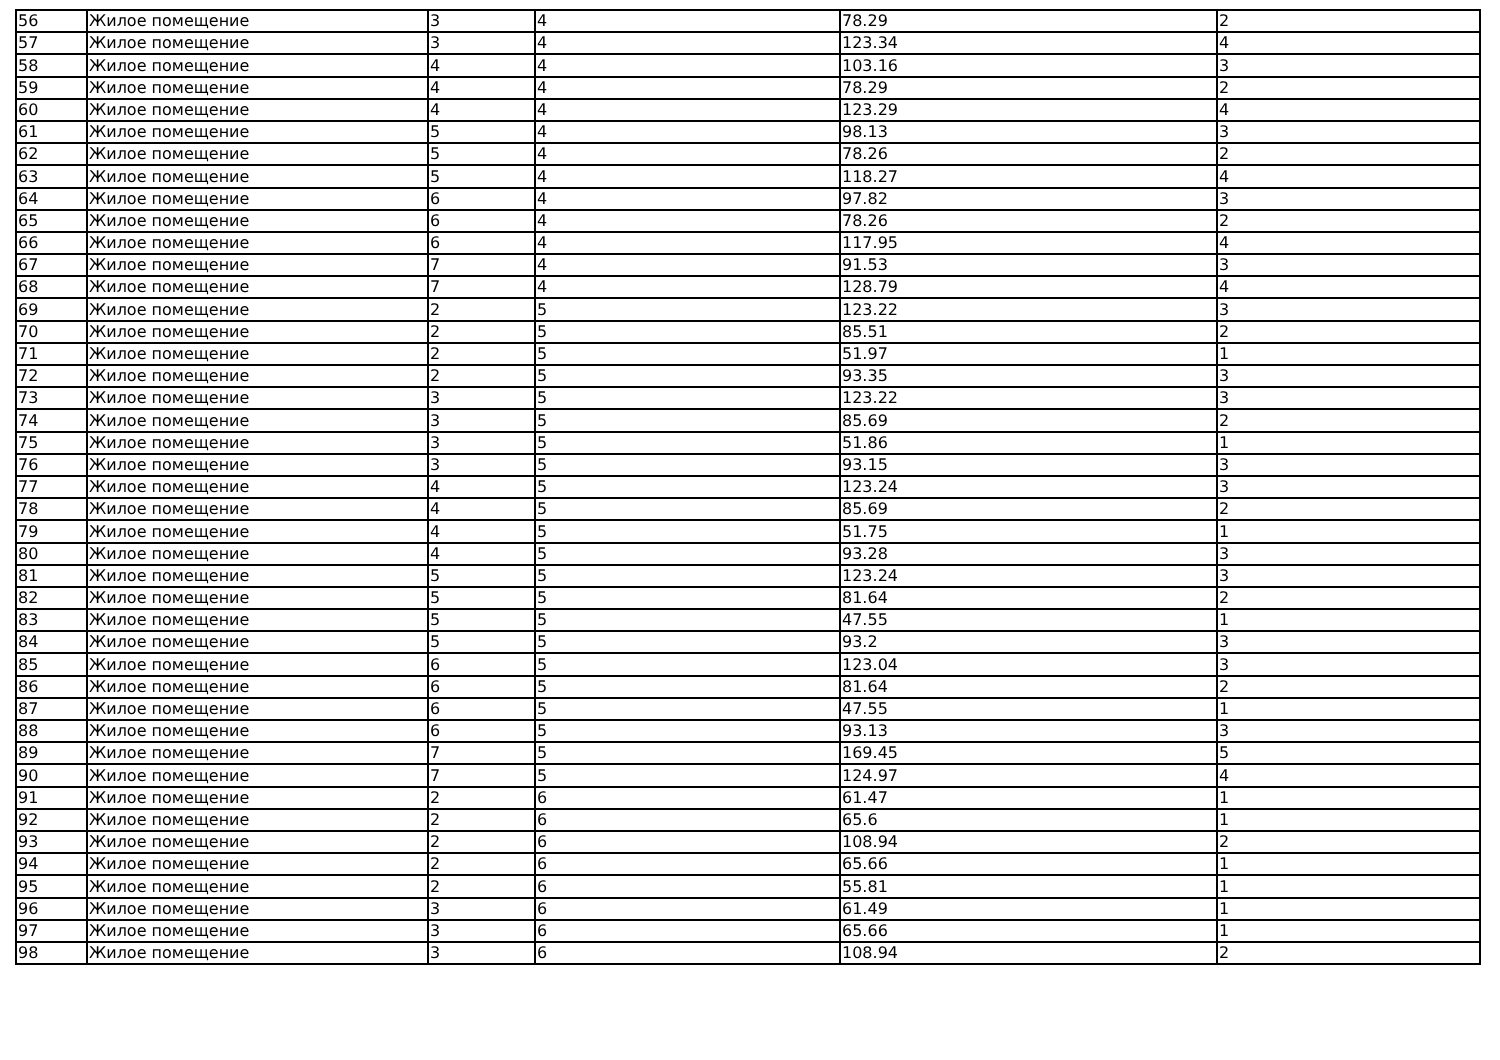| 56 | Жилое помещение | 3 | 4 | 78.29 | 2 |
| 57 | Жилое помещение | 3 | 4 | 123.34 | 4 |
| 58 | Жилое помещение | 4 | 4 | 103.16 | 3 |
| 59 | Жилое помещение | 4 | 4 | 78.29 | 2 |
| 60 | Жилое помещение | 4 | 4 | 123.29 | 4 |
| 61 | Жилое помещение | 5 | 4 | 98.13 | 3 |
| 62 | Жилое помещение | 5 | 4 | 78.26 | 2 |
| 63 | Жилое помещение | 5 | 4 | 118.27 | 4 |
| 64 | Жилое помещение | 6 | 4 | 97.82 | 3 |
| 65 | Жилое помещение | 6 | 4 | 78.26 | 2 |
| 66 | Жилое помещение | 6 | 4 | 117.95 | 4 |
| 67 | Жилое помещение | 7 | 4 | 91.53 | 3 |
| 68 | Жилое помещение | 7 | 4 | 128.79 | 4 |
| 69 | Жилое помещение | 2 | 5 | 123.22 | 3 |
| 70 | Жилое помещение | 2 | 5 | 85.51 | 2 |
| 71 | Жилое помещение | 2 | 5 | 51.97 | 1 |
| 72 | Жилое помещение | 2 | 5 | 93.35 | 3 |
| 73 | Жилое помещение | 3 | 5 | 123.22 | 3 |
| 74 | Жилое помещение | 3 | 5 | 85.69 | 2 |
| 75 | Жилое помещение | 3 | 5 | 51.86 | 1 |
| 76 | Жилое помещение | 3 | 5 | 93.15 | 3 |
| 77 | Жилое помещение | 4 | 5 | 123.24 | 3 |
| 78 | Жилое помещение | 4 | 5 | 85.69 | 2 |
| 79 | Жилое помещение | 4 | 5 | 51.75 | 1 |
| 80 | Жилое помещение | 4 | 5 | 93.28 | 3 |
| 81 | Жилое помещение | 5 | 5 | 123.24 | 3 |
| 82 | Жилое помещение | 5 | 5 | 81.64 | 2 |
| 83 | Жилое помещение | 5 | 5 | 47.55 | 1 |
| 84 | Жилое помещение | 5 | 5 | 93.2 | 3 |
| 85 | Жилое помещение | 6 | 5 | 123.04 | 3 |
| 86 | Жилое помещение | 6 | 5 | 81.64 | 2 |
| 87 | Жилое помещение | 6 | 5 | 47.55 | 1 |
| 88 | Жилое помещение | 6 | 5 | 93.13 | 3 |
| 89 | Жилое помещение | 7 | 5 | 169.45 | 5 |
| 90 | Жилое помещение | 7 | 5 | 124.97 | 4 |
| 91 | Жилое помещение | 2 | 6 | 61.47 | 1 |
| 92 | Жилое помещение | 2 | 6 | 65.6 | 1 |
| 93 | Жилое помещение | 2 | 6 | 108.94 | 2 |
| 94 | Жилое помещение | 2 | 6 | 65.66 | 1 |
| 95 | Жилое помещение | 2 | 6 | 55.81 | 1 |
| 96 | Жилое помещение | 3 | 6 | 61.49 | 1 |
| 97 | Жилое помещение | 3 | 6 | 65.66 | 1 |
| 98 | Жилое помещение | 3 | 6 | 108.94 | 2 |